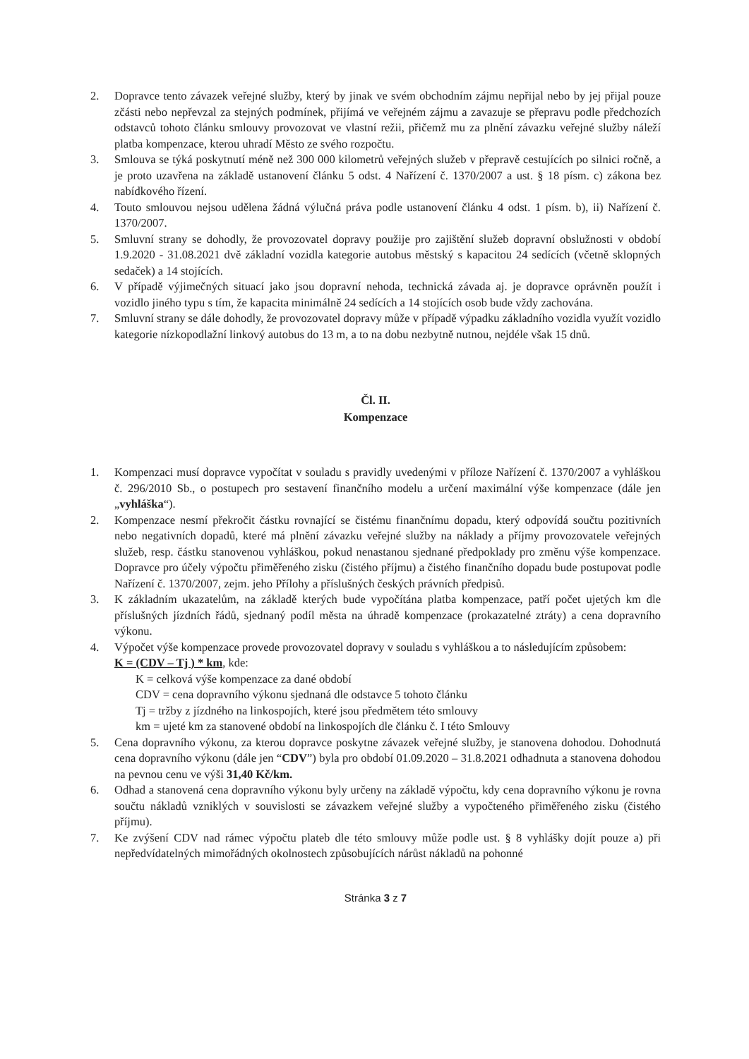2. Dopravce tento závazek veřejné služby, který by jinak ve svém obchodním zájmu nepřijal nebo by jej přijal pouze zčásti nebo nepřevzal za stejných podmínek, přijímá ve veřejném zájmu a zavazuje se přepravu podle předchozích odstavců tohoto článku smlouvy provozovat ve vlastní režii, přičemž mu za plnění závazku veřejné služby náleží platba kompenzace, kterou uhradí Město ze svého rozpočtu.
3. Smlouva se týká poskytnutí méně než 300 000 kilometrů veřejných služeb v přepravě cestujících po silnici ročně, a je proto uzavřena na základě ustanovení článku 5 odst. 4 Nařízení č. 1370/2007 a ust. § 18 písm. c) zákona bez nabídkového řízení.
4. Touto smlouvou nejsou udělena žádná výlučná práva podle ustanovení článku 4 odst. 1 písm. b), ii) Nařízení č. 1370/2007.
5. Smluvní strany se dohodly, že provozovatel dopravy použije pro zajištění služeb dopravní obslužnosti v období 1.9.2020 - 31.08.2021 dvě základní vozidla kategorie autobus městský s kapacitou 24 sedících (včetně sklopných sedaček) a 14 stojících.
6. V případě výjimečných situací jako jsou dopravní nehoda, technická závada aj. je dopravce oprávněn použít i vozidlo jiného typu s tím, že kapacita minimálně 24 sedících a 14 stojících osob bude vždy zachována.
7. Smluvní strany se dále dohodly, že provozovatel dopravy může v případě výpadku základního vozidla využít vozidlo kategorie nízkopodlažní linkový autobus do 13 m, a to na dobu nezbytně nutnou, nejdéle však 15 dnů.
Čl. II.
Kompenzace
1. Kompenzaci musí dopravce vypočítat v souladu s pravidly uvedenými v příloze Nařízení č. 1370/2007 a vyhláškou č. 296/2010 Sb., o postupech pro sestavení finančního modelu a určení maximální výše kompenzace (dále jen „vyhláška“).
2. Kompenzace nesmí překročit částku rovnající se čistému finančnímu dopadu, který odpovídá součtu pozitivních nebo negativních dopadů, které má plnění závazku veřejné služby na náklady a příjmy provozovatele veřejných služeb, resp. částku stanovenou vyhláškou, pokud nenastanou sjednané předpoklady pro změnu výše kompenzace. Dopravce pro účely výpočtu přiměřeného zisku (čistého příjmu) a čistého finančního dopadu bude postupovat podle Nařízení č. 1370/2007, zejm. jeho Přílohy a příslušných českých právních předpisů.
3. K základním ukazatelům, na základě kterých bude vypočítána platba kompenzace, patří počet ujetých km dle příslušných jízdních řádů, sjednaný podíl města na úhradě kompenzace (prokazatelné ztráty) a cena dopravního výkonu.
4. Výpočet výše kompenzace provede provozovatel dopravy v souladu s vyhláškou a to následujícím způsobem:
K = (CDV – Tj ) * km, kde:
K = celková výše kompenzace za dané období
CDV = cena dopravního výkonu sjednaná dle odstavce 5 tohoto článku
Tj = tržby z jízdného na linkospojích, které jsou předmětem této smlouvy
km = ujeté km za stanovené období na linkospojích dle článku č. I této Smlouvy
5. Cena dopravního výkonu, za kterou dopravce poskytne závazek veřejné služby, je stanovena dohodou. Dohodnutá cena dopravního výkonu (dále jen “CDV”) byla pro období 01.09.2020 – 31.8.2021 odhadnuta a stanovena dohodou na pevnou cenu ve výši 31,40 Kč/km.
6. Odhad a stanovená cena dopravního výkonu byly určeny na základě výpočtu, kdy cena dopravního výkonu je rovna součtu nákladů vzniklých v souvislosti se závazkem veřejné služby a vypočteného přiměřeného zisku (čistého příjmu).
7. Ke zvýšení CDV nad rámec výpočtu plateb dle této smlouvy může podle ust. § 8 vyhlášky dojít pouze a) při nepředvídatelných mimořádných okolnostech způsobujících nárůst nákladů na pohonné
Stránka 3 z 7